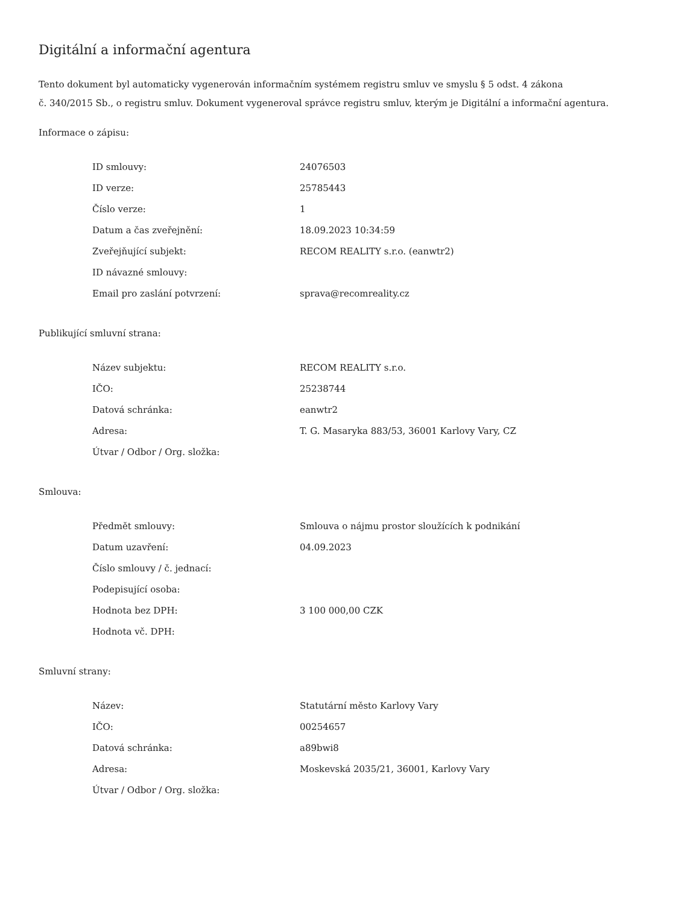Digitální a informační agentura
Tento dokument byl automaticky vygenerován informačním systémem registru smluv ve smyslu § 5 odst. 4 zákona
č. 340/2015 Sb., o registru smluv. Dokument vygeneroval správce registru smluv, kterým je Digitální a informační agentura.
Informace o zápisu:
| ID smlouvy: | 24076503 |
| ID verze: | 25785443 |
| Číslo verze: | 1 |
| Datum a čas zveřejnění: | 18.09.2023 10:34:59 |
| Zveřejňující subjekt: | RECOM REALITY s.r.o. (eanwtr2) |
| ID návazné smlouvy: | |
| Email pro zaslání potvrzení: | sprava@recomreality.cz |
Publikující smluvní strana:
| Název subjektu: | RECOM REALITY s.r.o. |
| IČO: | 25238744 |
| Datová schránka: | eanwtr2 |
| Adresa: | T. G. Masaryka 883/53, 36001 Karlovy Vary, CZ |
| Útvar / Odbor / Org. složka: | |
Smlouva:
| Předmět smlouvy: | Smlouva o nájmu prostor sloužících k podnikání |
| Datum uzavření: | 04.09.2023 |
| Číslo smlouvy / č. jednací: | |
| Podepisující osoba: | |
| Hodnota bez DPH: | 3 100 000,00 CZK |
| Hodnota vč. DPH: | |
Smluvní strany:
| Název: | Statutární město Karlovy Vary |
| IČO: | 00254657 |
| Datová schránka: | a89bwi8 |
| Adresa: | Moskevská 2035/21, 36001, Karlovy Vary |
| Útvar / Odbor / Org. složka: | |